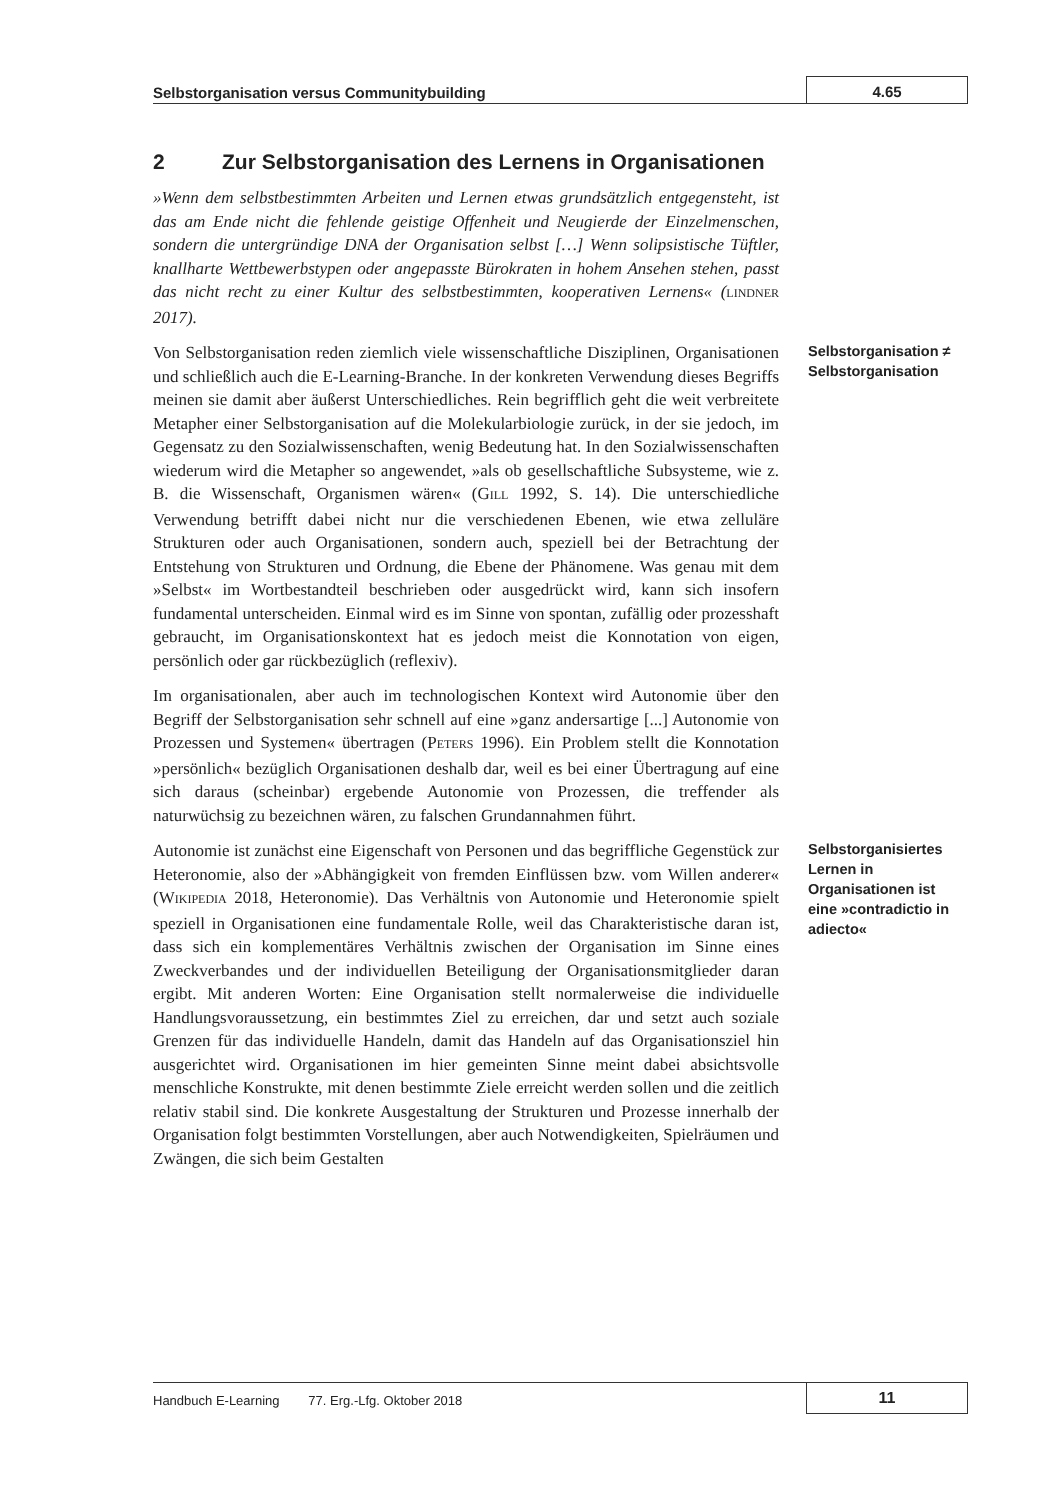Selbstorganisation versus Communitybuilding
4.65
2 Zur Selbstorganisation des Lernens in Organisationen
»Wenn dem selbstbestimmten Arbeiten und Lernen etwas grundsätzlich entgegensteht, ist das am Ende nicht die fehlende geistige Offenheit und Neugierde der Einzelmenschen, sondern die untergründige DNA der Organisation selbst […] Wenn solipsistische Tüftler, knallharte Wettbewerbstypen oder angepasste Bürokraten in hohem Ansehen stehen, passt das nicht recht zu einer Kultur des selbstbestimmten, kooperativen Lernens« (LINDNER 2017).
Von Selbstorganisation reden ziemlich viele wissenschaftliche Disziplinen, Organisationen und schließlich auch die E-Learning-Branche. In der konkreten Verwendung dieses Begriffs meinen sie damit aber äußerst Unterschiedliches. Rein begrifflich geht die weit verbreitete Metapher einer Selbstorganisation auf die Molekularbiologie zurück, in der sie jedoch, im Gegensatz zu den Sozialwissenschaften, wenig Bedeutung hat. In den Sozialwissenschaften wiederum wird die Metapher so angewendet, »als ob gesellschaftliche Subsysteme, wie z. B. die Wissenschaft, Organismen wären« (GILL 1992, S. 14). Die unterschiedliche Verwendung betrifft dabei nicht nur die verschiedenen Ebenen, wie etwa zelluläre Strukturen oder auch Organisationen, sondern auch, speziell bei der Betrachtung der Entstehung von Strukturen und Ordnung, die Ebene der Phänomene. Was genau mit dem »Selbst« im Wortbestandteil beschrieben oder ausgedrückt wird, kann sich insofern fundamental unterscheiden. Einmal wird es im Sinne von spontan, zufällig oder prozesshaft gebraucht, im Organisationskontext hat es jedoch meist die Konnotation von eigen, persönlich oder gar rückbezüglich (reflexiv).
Im organisationalen, aber auch im technologischen Kontext wird Autonomie über den Begriff der Selbstorganisation sehr schnell auf eine »ganz andersartige [...] Autonomie von Prozessen und Systemen« übertragen (PETERS 1996). Ein Problem stellt die Konnotation »persönlich« bezüglich Organisationen deshalb dar, weil es bei einer Übertragung auf eine sich daraus (scheinbar) ergebende Autonomie von Prozessen, die treffender als naturwüchsig zu bezeichnen wären, zu falschen Grundannahmen führt.
Selbstorganisation ≠ Selbstorganisation
Autonomie ist zunächst eine Eigenschaft von Personen und das begriffliche Gegenstück zur Heteronomie, also der »Abhängigkeit von fremden Einflüssen bzw. vom Willen anderer« (WIKIPEDIA 2018, Heteronomie). Das Verhältnis von Autonomie und Heteronomie spielt speziell in Organisationen eine fundamentale Rolle, weil das Charakteristische daran ist, dass sich ein komplementäres Verhältnis zwischen der Organisation im Sinne eines Zweckverbandes und der individuellen Beteiligung der Organisationsmitglieder daran ergibt. Mit anderen Worten: Eine Organisation stellt normalerweise die individuelle Handlungsvoraussetzung, ein bestimmtes Ziel zu erreichen, dar und setzt auch soziale Grenzen für das individuelle Handeln, damit das Handeln auf das Organisationsziel hin ausgerichtet wird. Organisationen im hier gemeinten Sinne meint dabei absichtsvolle menschliche Konstrukte, mit denen bestimmte Ziele erreicht werden sollen und die zeitlich relativ stabil sind. Die konkrete Ausgestaltung der Strukturen und Prozesse innerhalb der Organisation folgt bestimmten Vorstellungen, aber auch Notwendigkeiten, Spielräumen und Zwängen, die sich beim Gestalten
Selbstorganisiertes Lernen in Organisationen ist eine »contradictio in adiecto«
Handbuch E-Learning 77. Erg.-Lfg. Oktober 2018
11